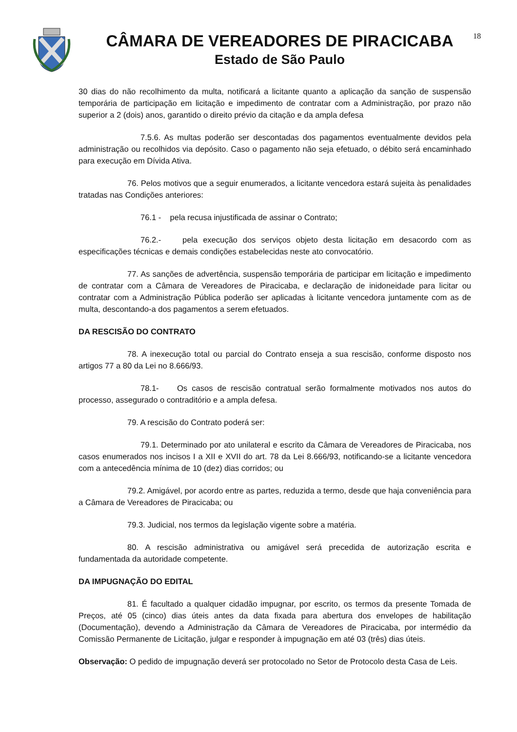CÂMARA DE VEREADORES DE PIRACICABA
Estado de São Paulo
18
30 dias do não recolhimento da multa, notificará a licitante quanto a aplicação da sanção de suspensão temporária de participação em licitação e impedimento de contratar com a Administração, por prazo não superior a 2 (dois) anos, garantido o direito prévio da citação e da ampla defesa
7.5.6. As multas poderão ser descontadas dos pagamentos eventualmente devidos pela administração ou recolhidos via depósito. Caso o pagamento não seja efetuado, o débito será encaminhado para execução em Dívida Ativa.
76. Pelos motivos que a seguir enumerados, a licitante vencedora estará sujeita às penalidades tratadas nas Condições anteriores:
76.1 - pela recusa injustificada de assinar o Contrato;
76.2.- pela execução dos serviços objeto desta licitação em desacordo com as especificações técnicas e demais condições estabelecidas neste ato convocatório.
77. As sanções de advertência, suspensão temporária de participar em licitação e impedimento de contratar com a Câmara de Vereadores de Piracicaba, e declaração de inidoneidade para licitar ou contratar com a Administração Pública poderão ser aplicadas à licitante vencedora juntamente com as de multa, descontando-a dos pagamentos a serem efetuados.
DA RESCISÃO DO CONTRATO
78. A inexecução total ou parcial do Contrato enseja a sua rescisão, conforme disposto nos artigos 77 a 80 da Lei no 8.666/93.
78.1- Os casos de rescisão contratual serão formalmente motivados nos autos do processo, assegurado o contraditório e a ampla defesa.
79. A rescisão do Contrato poderá ser:
79.1. Determinado por ato unilateral e escrito da Câmara de Vereadores de Piracicaba, nos casos enumerados nos incisos I a XII e XVII do art. 78 da Lei 8.666/93, notificando-se a licitante vencedora com a antecedência mínima de 10 (dez) dias corridos; ou
79.2. Amigável, por acordo entre as partes, reduzida a termo, desde que haja conveniência para a Câmara de Vereadores de Piracicaba; ou
79.3. Judicial, nos termos da legislação vigente sobre a matéria.
80. A rescisão administrativa ou amigável será precedida de autorização escrita e fundamentada da autoridade competente.
DA IMPUGNAÇÃO DO EDITAL
81. É facultado a qualquer cidadão impugnar, por escrito, os termos da presente Tomada de Preços, até 05 (cinco) dias úteis antes da data fixada para abertura dos envelopes de habilitação (Documentação), devendo a Administração da Câmara de Vereadores de Piracicaba, por intermédio da Comissão Permanente de Licitação, julgar e responder à impugnação em até 03 (três) dias úteis.
Observação: O pedido de impugnação deverá ser protocolado no Setor de Protocolo desta Casa de Leis.